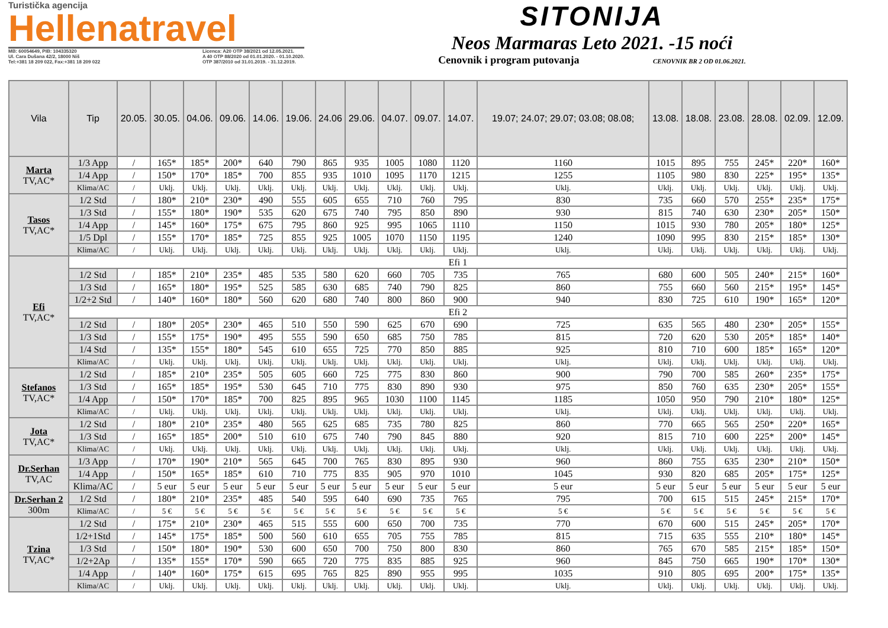Turistička agencija
Hellenatravel
MB: 60054649, PIB: 104335320
Ul. Cara Dušana 42/2, 18000 Niš
Tel:+381 18 209 022, Fax:+381 18 209 022 Licenca: A20 OTP 38/2021 od 12.05.2021.
A 40 OTP 88/2020 od 01.01.2020. - 01.10.2020.
OTP 387/2010 od 31.01.2019. - 31.12.2019.
SITONIJA
Neos Marmaras Leto 2021. -15 noći
Cenovnik i program putovanja CENOVNIK BR 2 OD 01.06.2021.
| Vila | Tip | 20.05. | 30.05. | 04.06. | 09.06. | 14.06. | 19.06. | 24.06 | 29.06. | 04.07. | 09.07. | 14.07. | 19.07; 24.07; 29.07; 03.08; 08.08; | 13.08. | 18.08. | 23.08. | 28.08. | 02.09. | 12.09. |
| --- | --- | --- | --- | --- | --- | --- | --- | --- | --- | --- | --- | --- | --- | --- | --- | --- | --- | --- | --- |
| Marta TV,AC* | 1/3 App | / | 165* | 185* | 200* | 640 | 790 | 865 | 935 | 1005 | 1080 | 1120 | 1160 | 1015 | 895 | 755 | 245* | 220* | 160* |
| | 1/4 App | / | 150* | 170* | 185* | 700 | 855 | 935 | 1010 | 1095 | 1170 | 1215 | 1255 | 1105 | 980 | 830 | 225* | 195* | 135* |
| | Klima/AC | / | Uklj. | Uklj. | Uklj. | Uklj. | Uklj. | Uklj. | Uklj. | Uklj. | Uklj. | Uklj. | Uklj. | Uklj. | Uklj. | Uklj. | Uklj. | Uklj. | Uklj. |
| Tasos TV,AC* | 1/2 Std | / | 180* | 210* | 230* | 490 | 555 | 605 | 655 | 710 | 760 | 795 | 830 | 735 | 660 | 570 | 255* | 235* | 175* |
| | 1/3 Std | / | 155* | 180* | 190* | 535 | 620 | 675 | 740 | 795 | 850 | 890 | 930 | 815 | 740 | 630 | 230* | 205* | 150* |
| | 1/4 App | / | 145* | 160* | 175* | 675 | 795 | 860 | 925 | 995 | 1065 | 1110 | 1150 | 1015 | 930 | 780 | 205* | 180* | 125* |
| | 1/5 Dpl | / | 155* | 170* | 185* | 725 | 855 | 925 | 1005 | 1070 | 1150 | 1195 | 1240 | 1090 | 995 | 830 | 215* | 185* | 130* |
| | Klima/AC | / | Uklj. | Uklj. | Uklj. | Uklj. | Uklj. | Uklj. | Uklj. | Uklj. | Uklj. | Uklj. | Uklj. | Uklj. | Uklj. | Uklj. | Uklj. | Uklj. | Uklj. |
| Efi TV,AC* | Efi 1 | | | | | | | | | | | | | | | | | | |
| | 1/2 Std | / | 185* | 210* | 235* | 485 | 535 | 580 | 620 | 660 | 705 | 735 | 765 | 680 | 600 | 505 | 240* | 215* | 160* |
| | 1/3 Std | / | 165* | 180* | 195* | 525 | 585 | 630 | 685 | 740 | 790 | 825 | 860 | 755 | 660 | 560 | 215* | 195* | 145* |
| | 1/2+2 Std | / | 140* | 160* | 180* | 560 | 620 | 680 | 740 | 800 | 860 | 900 | 940 | 830 | 725 | 610 | 190* | 165* | 120* |
| | Efi 2 | | | | | | | | | | | | | | | | | | |
| | 1/2 Std | / | 180* | 205* | 230* | 465 | 510 | 550 | 590 | 625 | 670 | 690 | 725 | 635 | 565 | 480 | 230* | 205* | 155* |
| | 1/3 Std | / | 155* | 175* | 190* | 495 | 555 | 590 | 650 | 685 | 750 | 785 | 815 | 720 | 620 | 530 | 205* | 185* | 140* |
| | 1/4 Std | / | 135* | 155* | 180* | 545 | 610 | 655 | 725 | 770 | 850 | 885 | 925 | 810 | 710 | 600 | 185* | 165* | 120* |
| | Klima/AC | / | Uklj. | Uklj. | Uklj. | Uklj. | Uklj. | Uklj. | Uklj. | Uklj. | Uklj. | Uklj. | Uklj. | Uklj. | Uklj. | Uklj. | Uklj. | Uklj. | Uklj. |
| Stefanos TV,AC* | 1/2 Std | / | 185* | 210* | 235* | 505 | 605 | 660 | 725 | 775 | 830 | 860 | 900 | 790 | 700 | 585 | 260* | 235* | 175* |
| | 1/3 Std | / | 165* | 185* | 195* | 530 | 645 | 710 | 775 | 830 | 890 | 930 | 975 | 850 | 760 | 635 | 230* | 205* | 155* |
| | 1/4 App | / | 150* | 170* | 185* | 700 | 825 | 895 | 965 | 1030 | 1100 | 1145 | 1185 | 1050 | 950 | 790 | 210* | 180* | 125* |
| | Klima/AC | / | Uklj. | Uklj. | Uklj. | Uklj. | Uklj. | Uklj. | Uklj. | Uklj. | Uklj. | Uklj. | Uklj. | Uklj. | Uklj. | Uklj. | Uklj. | Uklj. | Uklj. |
| Jota TV,AC* | 1/2 Std | / | 180* | 210* | 235* | 480 | 565 | 625 | 685 | 735 | 780 | 825 | 860 | 770 | 665 | 565 | 250* | 220* | 165* |
| | 1/3 Std | / | 165* | 185* | 200* | 510 | 610 | 675 | 740 | 790 | 845 | 880 | 920 | 815 | 710 | 600 | 225* | 200* | 145* |
| | Klima/AC | / | Uklj. | Uklj. | Uklj. | Uklj. | Uklj. | Uklj. | Uklj. | Uklj. | Uklj. | Uklj. | Uklj. | Uklj. | Uklj. | Uklj. | Uklj. | Uklj. | Uklj. |
| Dr.Serhan TV,AC | 1/3 App | / | 170* | 190* | 210* | 565 | 645 | 700 | 765 | 830 | 895 | 930 | 960 | 860 | 755 | 635 | 230* | 210* | 150* |
| | 1/4 App | / | 150* | 165* | 185* | 610 | 710 | 775 | 835 | 905 | 970 | 1010 | 1045 | 930 | 820 | 685 | 205* | 175* | 125* |
| | Klima/AC | / | 5 eur | 5 eur | 5 eur | 5 eur | 5 eur | 5 eur | 5 eur | 5 eur | 5 eur | 5 eur | 5 eur | 5 eur | 5 eur | 5 eur | 5 eur | 5 eur | 5 eur |
| Dr.Serhan 2 300m | 1/2 Std | / | 180* | 210* | 235* | 485 | 540 | 595 | 640 | 690 | 735 | 765 | 795 | 700 | 615 | 515 | 245* | 215* | 170* |
| | Klima/AC | / | 5 € | 5 € | 5 € | 5 € | 5 € | 5 € | 5 € | 5 € | 5 € | 5 € | 5 € | 5 € | 5 € | 5 € | 5 € | 5 € | 5 € |
| Tzina TV,AC* | 1/2 Std | / | 175* | 210* | 230* | 465 | 515 | 555 | 600 | 650 | 700 | 735 | 770 | 670 | 600 | 515 | 245* | 205* | 170* |
| | 1/2+1Std | / | 145* | 175* | 185* | 500 | 560 | 610 | 655 | 705 | 755 | 785 | 815 | 715 | 635 | 555 | 210* | 180* | 145* |
| | 1/3 Std | / | 150* | 180* | 190* | 530 | 600 | 650 | 700 | 750 | 800 | 830 | 860 | 765 | 670 | 585 | 215* | 185* | 150* |
| | 1/2+2Ap | / | 135* | 155* | 170* | 590 | 665 | 720 | 775 | 835 | 885 | 925 | 960 | 845 | 750 | 665 | 190* | 170* | 130* |
| | 1/4 App | / | 140* | 160* | 175* | 615 | 695 | 765 | 825 | 890 | 955 | 995 | 1035 | 910 | 805 | 695 | 200* | 175* | 135* |
| | Klima/AC | / | Uklj. | Uklj. | Uklj. | Uklj. | Uklj. | Uklj. | Uklj. | Uklj. | Uklj. | Uklj. | Uklj. | Uklj. | Uklj. | Uklj. | Uklj. | Uklj. | Uklj. |